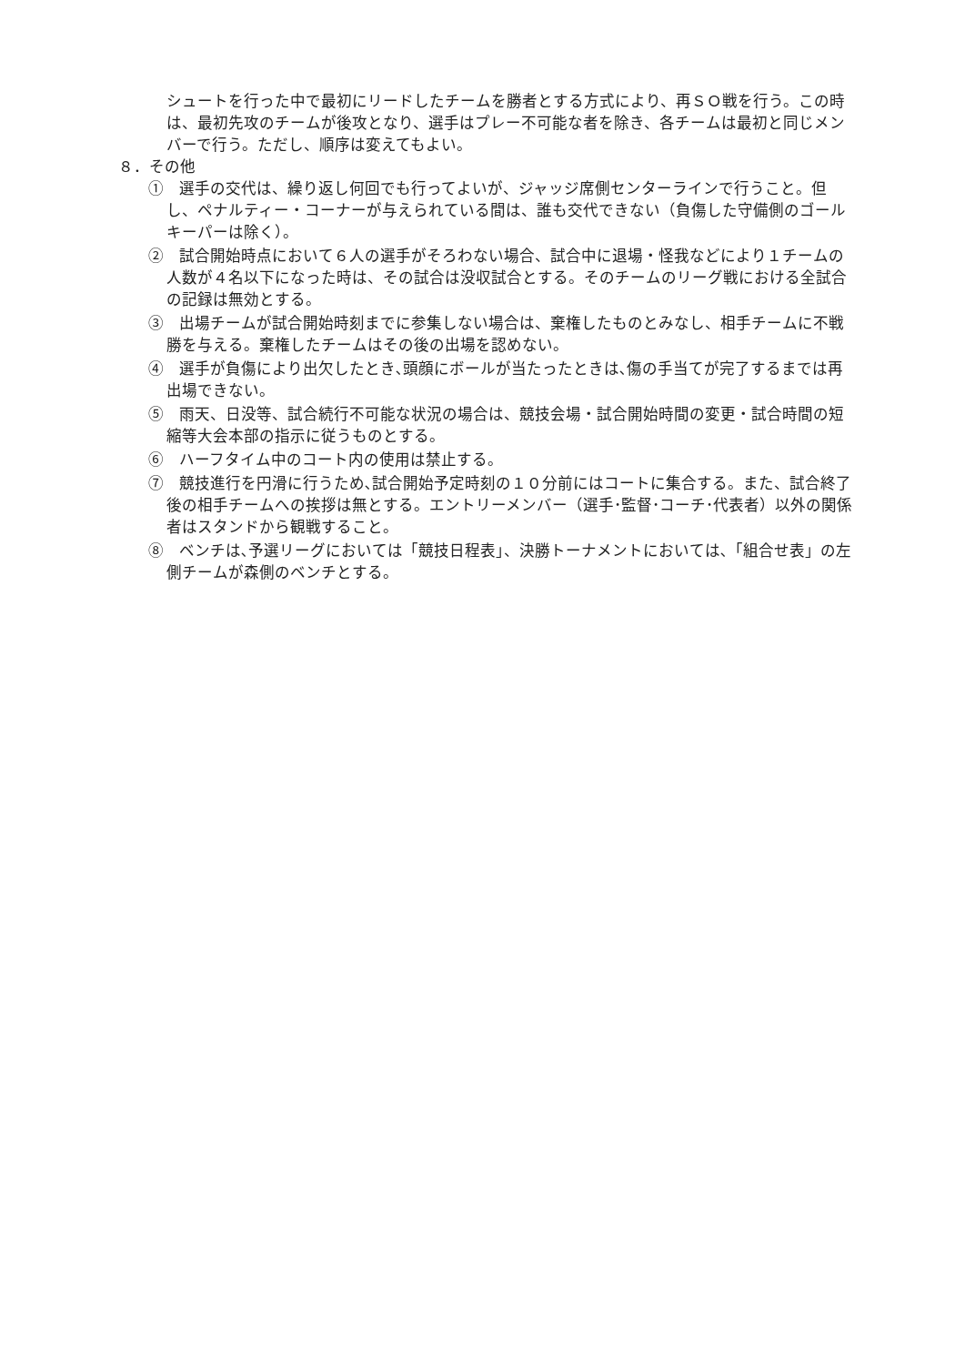シュートを行った中で最初にリードしたチームを勝者とする方式により、再ＳＯ戦を行う。この時は、最初先攻のチームが後攻となり、選手はプレー不可能な者を除き、各チームは最初と同じメンバーで行う。ただし、順序は変えてもよい。
８．その他
①　選手の交代は、繰り返し何回でも行ってよいが、ジャッジ席側センターラインで行うこと。但し、ペナルティー・コーナーが与えられている間は、誰も交代できない（負傷した守備側のゴールキーパーは除く）。
②　試合開始時点において６人の選手がそろわない場合、試合中に退場・怪我などにより１チームの人数が４名以下になった時は、その試合は没収試合とする。そのチームのリーグ戦における全試合の記録は無効とする。
③　出場チームが試合開始時刻までに参集しない場合は、棄権したものとみなし、相手チームに不戦勝を与える。棄権したチームはその後の出場を認めない。
④　選手が負傷により出欠したとき､頭顔にボールが当たったときは､傷の手当てが完了するまでは再出場できない。
⑤　雨天、日没等、試合続行不可能な状況の場合は、競技会場・試合開始時間の変更・試合時間の短縮等大会本部の指示に従うものとする。
⑥　ハーフタイム中のコート内の使用は禁止する。
⑦　競技進行を円滑に行うため､試合開始予定時刻の１０分前にはコートに集合する。また、試合終了後の相手チームへの挨拶は無とする。エントリーメンバー（選手･監督･コーチ･代表者）以外の関係者はスタンドから観戦すること。
⑧　ベンチは､予選リーグにおいては「競技日程表」、決勝トーナメントにおいては､「組合せ表」の左側チームが森側のベンチとする。